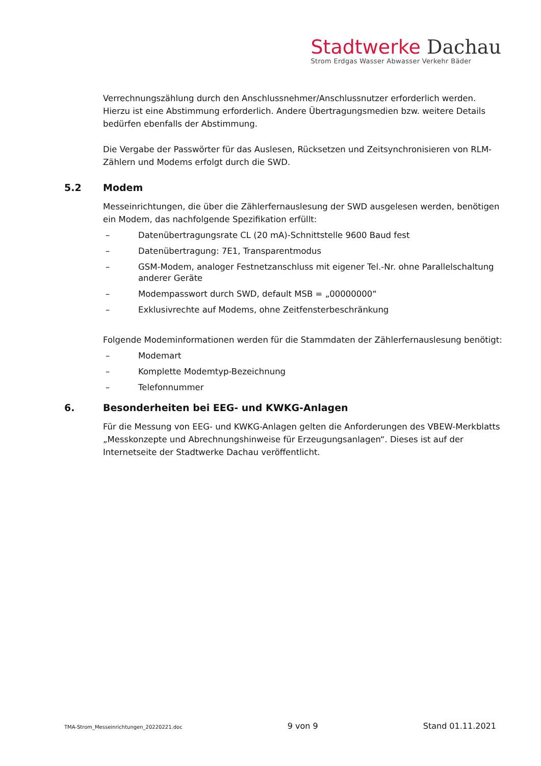Stadtwerke Dachau
Strom Erdgas Wasser Abwasser Verkehr Bäder
Verrechnungszählung durch den Anschlussnehmer/Anschlussnutzer erforderlich werden. Hierzu ist eine Abstimmung erforderlich. Andere Übertragungsmedien bzw. weitere Details bedürfen ebenfalls der Abstimmung.
Die Vergabe der Passwörter für das Auslesen, Rücksetzen und Zeitsynchronisieren von RLM-Zählern und Modems erfolgt durch die SWD.
5.2 Modem
Messeinrichtungen, die über die Zählerfernauslesung der SWD ausgelesen werden, benötigen ein Modem, das nachfolgende Spezifikation erfüllt:
– Datenübertragungsrate CL (20 mA)-Schnittstelle 9600 Baud fest
– Datenübertragung: 7E1, Transparentmodus
– GSM-Modem, analoger Festnetzanschluss mit eigener Tel.-Nr. ohne Parallelschaltung anderer Geräte
– Modempasswort durch SWD, default MSB = „00000000“
– Exklusivrechte auf Modems, ohne Zeitfensterbeschränkung
Folgende Modeminformationen werden für die Stammdaten der Zählerfernauslesung benötigt:
– Modemart
– Komplette Modemtyp-Bezeichnung
– Telefonnummer
6. Besonderheiten bei EEG- und KWKG-Anlagen
Für die Messung von EEG- und KWKG-Anlagen gelten die Anforderungen des VBEW-Merkblatts „Messkonzepte und Abrechnungshinweise für Erzeugungsanlagen“. Dieses ist auf der Internetseite der Stadtwerke Dachau veröffentlicht.
TMA-Strom_Messeinrichtungen_20220221.doc 9 von 9 Stand 01.11.2021